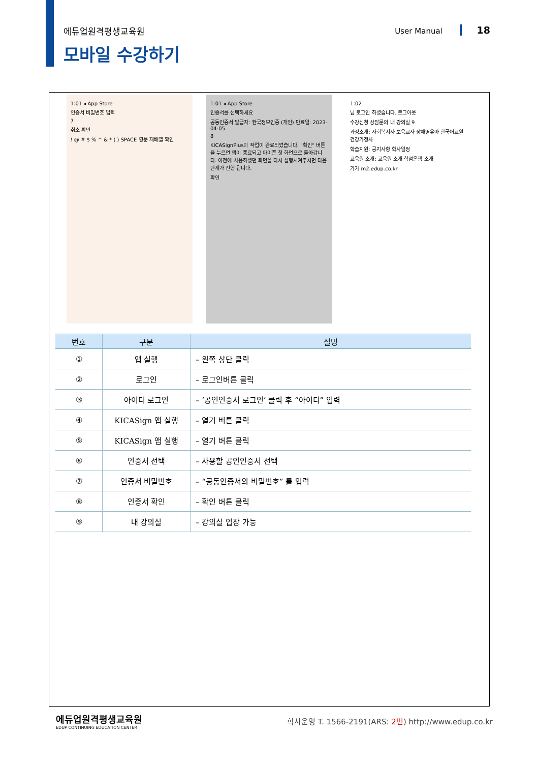에듀업원격평생교육원 User Manual 18
모바일 수강하기
1:01 ◂ App Store
인증서 비밀번호 입력
7
취소 확인
! @ # $ % ^ & * ( ) SPACE 영문 재배열 확인
1:01 ◂ App Store
인증서를 선택하세요
공동인증서 발급자: 한국정보인증 (개인) 만료일: 2023-04-05
8
KICASignPlus의 작업이 완료되었습니다. "확인" 버튼을 누르면 앱이 종료되고 아이폰 첫 화면으로 돌아갑니다. 이전에 사용하셨던 화면을 다시 실행시켜주시면 다음 단계가 진행 됩니다.
확인
1:02
님 로그인 하셨습니다. 로그아웃
수강신청 상담문의 내 강의실 9
과정소개: 사회복지사 보육교사 장애영유아 한국어교원 건강가정사
학습지원: 공지사항 학사일정
교육원 소개: 교육원 소개 학점은행 소개
가가 m2.edup.co.kr
| 번호 | 구분 | 설명 |
| --- | --- | --- |
| ① | 앱 실행 | – 왼쪽 상단 클릭 |
| ② | 로그인 | – 로그인버튼 클릭 |
| ③ | 아이디 로그인 | – ‘공인인증서 로그인’ 클릭 후 “아이디” 입력 |
| ④ | KICASign 앱 실행 | – 열기 버튼 클릭 |
| ⑤ | KICASign 앱 실행 | – 열기 버튼 클릭 |
| ⑥ | 인증서 선택 | – 사용할 공인인증서 선택 |
| ⑦ | 인증서 비밀번호 | – “공동인증서의 비밀번호” 를 입력 |
| ⑧ | 인증서 확인 | – 확인 버튼 클릭 |
| ⑨ | 내 강의실 | – 강의실 입장 가능 |
에듀업원격평생교육원
EDUP CONTINUING EDUCATION CENTER
학사운영 T. 1566-2191(ARS: 2번) http://www.edup.co.kr